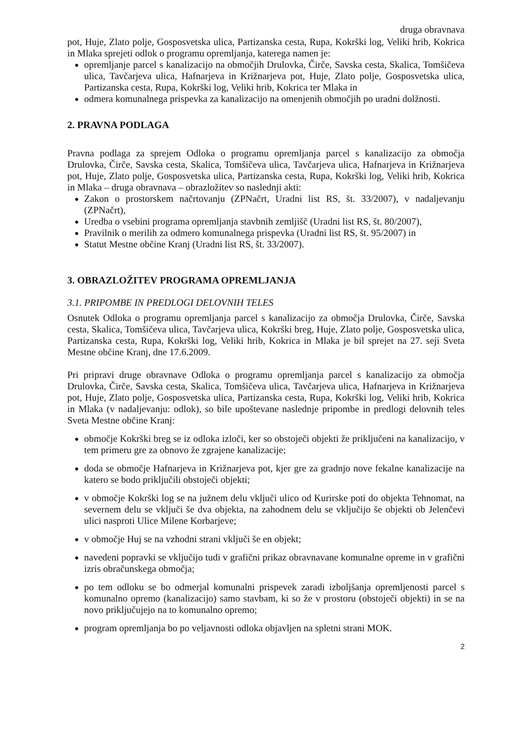druga obravnava
pot, Huje, Zlato polje, Gosposvetska ulica, Partizanska cesta, Rupa, Kokrški log, Veliki hrib, Kokrica in Mlaka sprejeti odlok o programu opremljanja, katerega namen je:
opremljanje parcel s kanalizacijo na območjih Drulovka, Čirče, Savska cesta, Skalica, Tomšičeva ulica, Tavčarjeva ulica, Hafnarjeva in Križnarjeva pot, Huje, Zlato polje, Gosposvetska ulica, Partizanska cesta, Rupa, Kokrški log, Veliki hrib, Kokrica ter Mlaka in
odmera komunalnega prispevka za kanalizacijo na omenjenih območjih po uradni dolžnosti.
2. PRAVNA PODLAGA
Pravna podlaga za sprejem Odloka o programu opremljanja parcel s kanalizacijo za območja Drulovka, Čirče, Savska cesta, Skalica, Tomšičeva ulica, Tavčarjeva ulica, Hafnarjeva in Križnarjeva pot, Huje, Zlato polje, Gosposvetska ulica, Partizanska cesta, Rupa, Kokrški log, Veliki hrib, Kokrica in Mlaka – druga obravnava – obrazložitev so naslednji akti:
Zakon o prostorskem načrtovanju (ZPNačrt, Uradni list RS, št. 33/2007), v nadaljevanju (ZPNačrt),
Uredba o vsebini programa opremljanja stavbnih zemljišč (Uradni list RS, št. 80/2007),
Pravilnik o merilih za odmero komunalnega prispevka (Uradni list RS, št. 95/2007) in
Statut Mestne občine Kranj (Uradni list RS, št. 33/2007).
3. OBRAZLOŽITEV PROGRAMA OPREMLJANJA
3.1. PRIPOMBE IN PREDLOGI DELOVNIH TELES
Osnutek Odloka o programu opremljanja parcel s kanalizacijo za območja Drulovka, Čirče, Savska cesta, Skalica, Tomšičeva ulica, Tavčarjeva ulica, Kokrški breg, Huje, Zlato polje, Gosposvetska ulica, Partizanska cesta, Rupa, Kokrški log, Veliki hrib, Kokrica in Mlaka je bil sprejet na 27. seji Sveta Mestne občine Kranj, dne 17.6.2009.
Pri pripravi druge obravnave Odloka o programu opremljanja parcel s kanalizacijo za območja Drulovka, Čirče, Savska cesta, Skalica, Tomšičeva ulica, Tavčarjeva ulica, Hafnarjeva in Križnarjeva pot, Huje, Zlato polje, Gosposvetska ulica, Partizanska cesta, Rupa, Kokrški log, Veliki hrib, Kokrica in Mlaka (v nadaljevanju: odlok), so bile upoštevane naslednje pripombe in predlogi delovnih teles Sveta Mestne občine Kranj:
območje Kokrški breg se iz odloka izloči, ker so obstoječi objekti že priključeni na kanalizacijo, v tem primeru gre za obnovo že zgrajene kanalizacije;
doda se območje Hafnarjeva in Križnarjeva pot, kjer gre za gradnjo nove fekalne kanalizacije na katero se bodo priključili obstoječi objekti;
v območje Kokrški log se na južnem delu vključi ulico od Kurirske poti do objekta Tehnomat, na severnem delu se vključi še dva objekta, na zahodnem delu se vključijo še objekti ob Jelenčevi ulici nasproti Ulice Milene Korbarjeve;
v območje Huj se na vzhodni strani vključi še en objekt;
navedeni popravki se vključijo tudi v grafični prikaz obravnavane komunalne opreme in v grafični izris obračunskega območja;
po tem odloku se bo odmerjal komunalni prispevek zaradi izboljšanja opremljenosti parcel s komunalno opremo (kanalizacijo) samo stavbam, ki so že v prostoru (obstoječi objekti) in se na novo priključujejo na to komunalno opremo;
program opremljanja bo po veljavnosti odloka objavljen na spletni strani MOK.
2